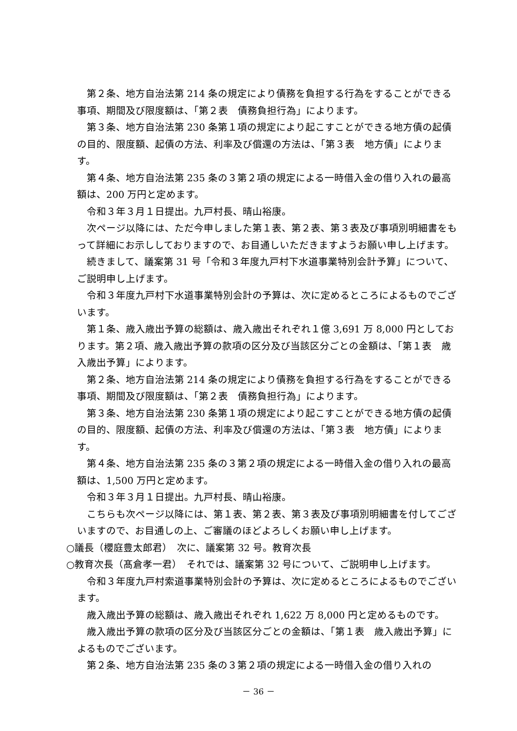第２条、地方自治法第 214 条の規定により債務を負担する行為をすることができる事項、期間及び限度額は、「第２表　債務負担行為」によります。
第３条、地方自治法第 230 条第１項の規定により起こすことができる地方債の起債の目的、限度額、起債の方法、利率及び償還の方法は、「第３表　地方債」によります。
第４条、地方自治法第 235 条の３第２項の規定による一時借入金の借り入れの最高額は、200 万円と定めます。
令和３年３月１日提出。九戸村長、晴山裕康。
次ページ以降には、ただ今申しました第１表、第２表、第３表及び事項別明細書をもって詳細にお示ししておりますので、お目通しいただきますようお願い申し上げます。
続きまして、議案第 31 号「令和３年度九戸村下水道事業特別会計予算」について、ご説明申し上げます。
令和３年度九戸村下水道事業特別会計の予算は、次に定めるところによるものでございます。
第１条、歳入歳出予算の総額は、歳入歳出それぞれ１億 3,691 万 8,000 円としております。第２項、歳入歳出予算の款項の区分及び当該区分ごとの金額は、「第１表　歳入歳出予算」によります。
第２条、地方自治法第 214 条の規定により債務を負担する行為をすることができる事項、期間及び限度額は、「第２表　債務負担行為」によります。
第３条、地方自治法第 230 条第１項の規定により起こすことができる地方債の起債の目的、限度額、起債の方法、利率及び償還の方法は、「第３表　地方債」によります。
第４条、地方自治法第 235 条の３第２項の規定による一時借入金の借り入れの最高額は、1,500 万円と定めます。
令和３年３月１日提出。九戸村長、晴山裕康。
こちらも次ページ以降には、第１表、第２表、第３表及び事項別明細書を付してございますので、お目通しの上、ご審議のほどよろしくお願い申し上げます。
○議長（櫻庭豊太郎君）　次に、議案第 32 号。教育次長
○教育次長（髙倉孝一君）　それでは、議案第 32 号について、ご説明申し上げます。
令和３年度九戸村索道事業特別会計の予算は、次に定めるところによるものでございます。
歳入歳出予算の総額は、歳入歳出それぞれ 1,622 万 8,000 円と定めるものです。
歳入歳出予算の款項の区分及び当該区分ごとの金額は、「第１表　歳入歳出予算」によるものでございます。
第２条、地方自治法第 235 条の３第２項の規定による一時借入金の借り入れの
－ 36 －